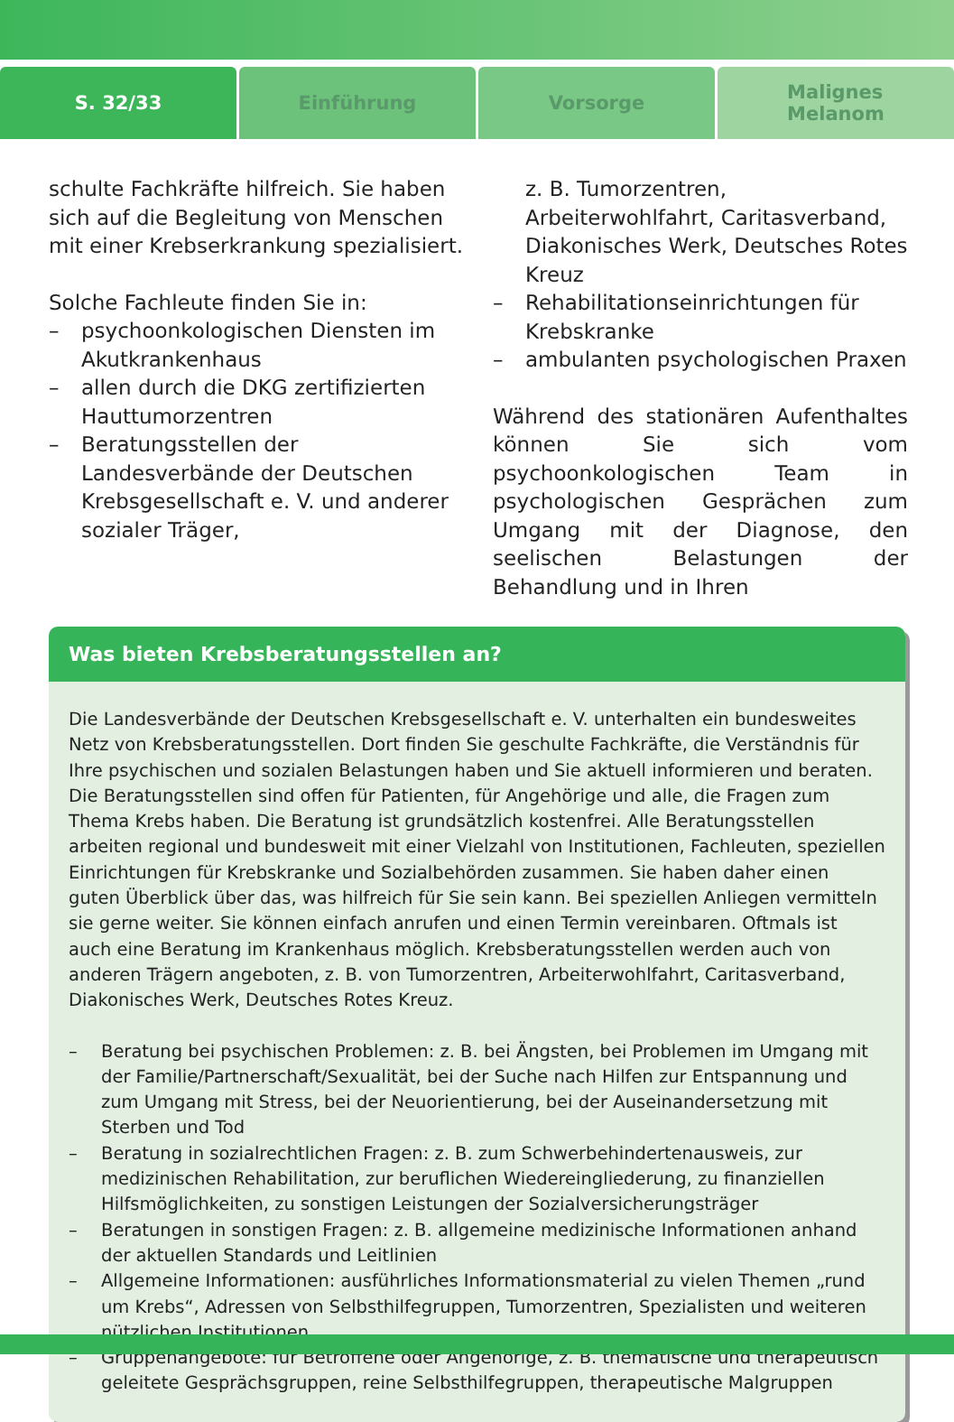S. 32/33 Einführung Vorsorge
Malignes
Melanom
schulte Fachkräfte hilfreich. Sie haben sich auf die Begleitung von Menschen mit einer Krebserkrankung spezialisiert.
Solche Fachleute finden Sie in:
– psychoonkologischen Diensten im Akutkrankenhaus
– allen durch die DKG zertifizierten Hauttumorzentren
– Beratungsstellen der Landesverbände der Deutschen Krebsgesellschaft e. V. und anderer sozialer Träger,
z. B. Tumorzentren, Arbeiterwohlfahrt, Caritasverband, Diakonisches Werk, Deutsches Rotes Kreuz
– Rehabilitationseinrichtungen für Krebskranke
– ambulanten psychologischen Praxen
Während des stationären Aufenthaltes können Sie sich vom psychoonkologischen Team in psychologischen Gesprächen zum Umgang mit der Diagnose, den seelischen Belastungen der Behandlung und in Ihren
Was bieten Krebsberatungsstellen an?
Die Landesverbände der Deutschen Krebsgesellschaft e. V. unterhalten ein bundesweites Netz von Krebsberatungsstellen. Dort finden Sie geschulte Fachkräfte, die Verständnis für Ihre psychischen und sozialen Belastungen haben und Sie aktuell informieren und beraten. Die Beratungsstellen sind offen für Patienten, für Angehörige und alle, die Fragen zum Thema Krebs haben. Die Beratung ist grundsätzlich kostenfrei. Alle Beratungsstellen arbeiten regional und bundesweit mit einer Vielzahl von Institutionen, Fachleuten, speziellen Einrichtungen für Krebskranke und Sozialbehörden zusammen. Sie haben daher einen guten Überblick über das, was hilfreich für Sie sein kann. Bei speziellen Anliegen vermitteln sie gerne weiter. Sie können einfach anrufen und einen Termin vereinbaren. Oftmals ist auch eine Beratung im Krankenhaus möglich. Krebsberatungsstellen werden auch von anderen Trägern angeboten, z. B. von Tumorzentren, Arbeiterwohlfahrt, Caritasverband, Diakonisches Werk, Deutsches Rotes Kreuz.
– Beratung bei psychischen Problemen: z. B. bei Ängsten, bei Problemen im Umgang mit der Familie/Partnerschaft/Sexualität, bei der Suche nach Hilfen zur Entspannung und zum Umgang mit Stress, bei der Neuorientierung, bei der Auseinandersetzung mit Sterben und Tod
– Beratung in sozialrechtlichen Fragen: z. B. zum Schwerbehindertenausweis, zur medizinischen Rehabilitation, zur beruflichen Wiedereingliederung, zu finanziellen Hilfsmöglichkeiten, zu sonstigen Leistungen der Sozialversicherungsträger
– Beratungen in sonstigen Fragen: z. B. allgemeine medizinische Informationen anhand der aktuellen Standards und Leitlinien
– Allgemeine Informationen: ausführliches Informationsmaterial zu vielen Themen „rund um Krebs“, Adressen von Selbsthilfegruppen, Tumorzentren, Spezialisten und weiteren nützlichen Institutionen
– Gruppenangebote: für Betroffene oder Angehörige, z. B. thematische und therapeutisch geleitete Gesprächsgruppen, reine Selbsthilfegruppen, therapeutische Malgruppen